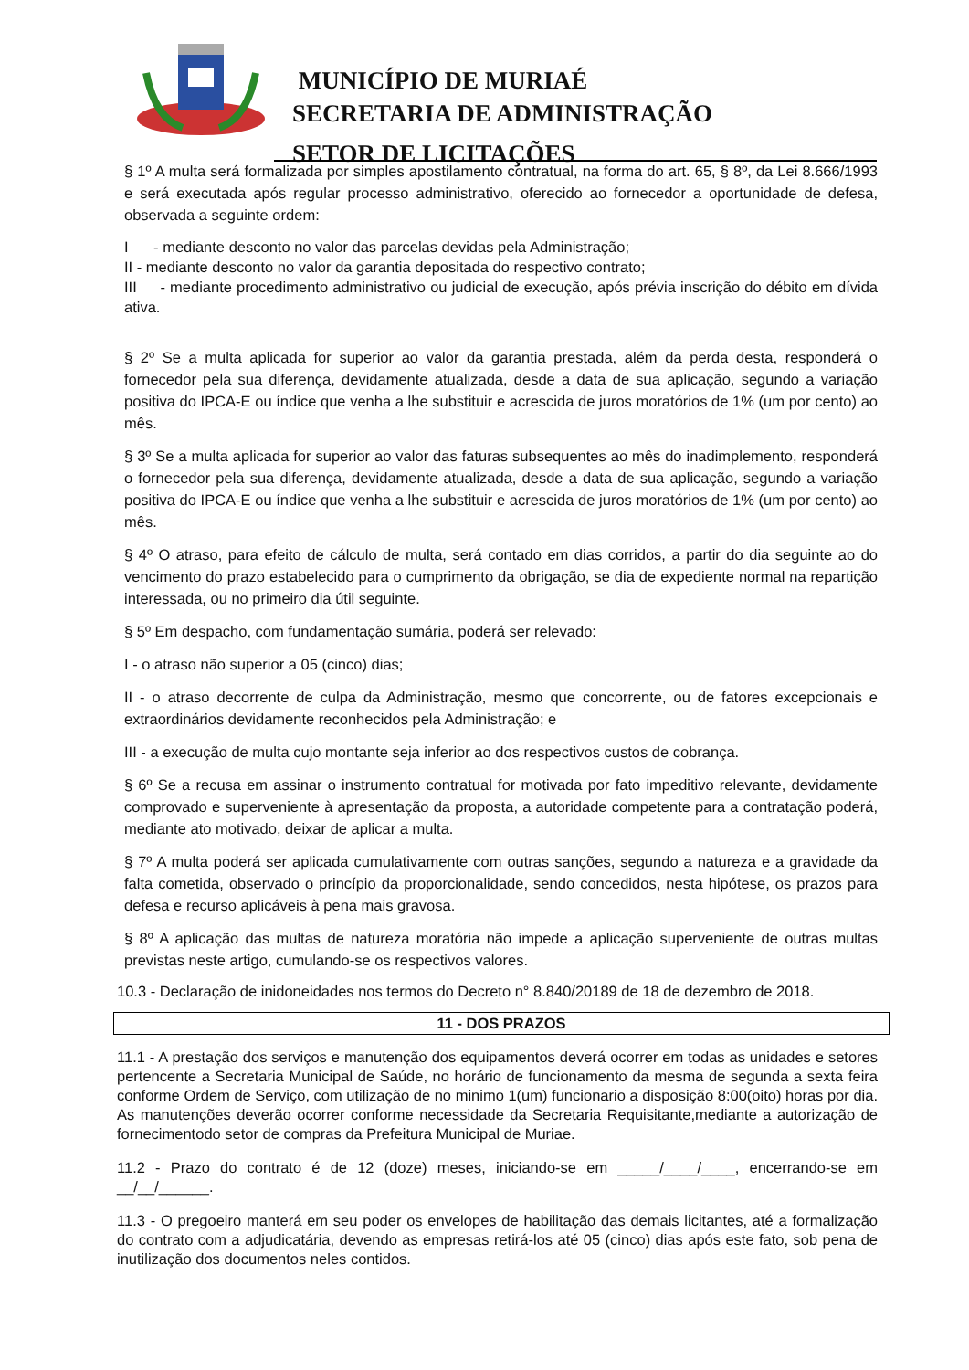MUNICÍPIO DE MURIAÉ
SECRETARIA DE ADMINISTRAÇÃO
SETOR DE LICITAÇÕES
§ 1º A multa será formalizada por simples apostilamento contratual, na forma do art. 65, § 8º, da Lei 8.666/1993 e será executada após regular processo administrativo, oferecido ao fornecedor a oportunidade de defesa, observada a seguinte ordem:
I - mediante desconto no valor das parcelas devidas pela Administração;
II - mediante desconto no valor da garantia depositada do respectivo contrato;
III - mediante procedimento administrativo ou judicial de execução, após prévia inscrição do débito em dívida ativa.
§ 2º Se a multa aplicada for superior ao valor da garantia prestada, além da perda desta, responderá o fornecedor pela sua diferença, devidamente atualizada, desde a data de sua aplicação, segundo a variação positiva do IPCA-E ou índice que venha a lhe substituir e acrescida de juros moratórios de 1% (um por cento) ao mês.
§ 3º Se a multa aplicada for superior ao valor das faturas subsequentes ao mês do inadimplemento, responderá o fornecedor pela sua diferença, devidamente atualizada, desde a data de sua aplicação, segundo a variação positiva do IPCA-E ou índice que venha a lhe substituir e acrescida de juros moratórios de 1% (um por cento) ao mês.
§ 4º O atraso, para efeito de cálculo de multa, será contado em dias corridos, a partir do dia seguinte ao do vencimento do prazo estabelecido para o cumprimento da obrigação, se dia de expediente normal na repartição interessada, ou no primeiro dia útil seguinte.
§ 5º Em despacho, com fundamentação sumária, poderá ser relevado:
I - o atraso não superior a 05 (cinco) dias;
II - o atraso decorrente de culpa da Administração, mesmo que concorrente, ou de fatores excepcionais e extraordinários devidamente reconhecidos pela Administração; e
III - a execução de multa cujo montante seja inferior ao dos respectivos custos de cobrança.
§ 6º Se a recusa em assinar o instrumento contratual for motivada por fato impeditivo relevante, devidamente comprovado e superveniente à apresentação da proposta, a autoridade competente para a contratação poderá, mediante ato motivado, deixar de aplicar a multa.
§ 7º A multa poderá ser aplicada cumulativamente com outras sanções, segundo a natureza e a gravidade da falta cometida, observado o princípio da proporcionalidade, sendo concedidos, nesta hipótese, os prazos para defesa e recurso aplicáveis à pena mais gravosa.
§ 8º A aplicação das multas de natureza moratória não impede a aplicação superveniente de outras multas previstas neste artigo, cumulando-se os respectivos valores.
10.3 - Declaração de inidoneidades nos termos do Decreto n° 8.840/20189 de 18 de dezembro de 2018.
11 - DOS PRAZOS
11.1 - A prestação dos serviços e manutenção dos equipamentos deverá ocorrer em todas as unidades e setores pertencente a Secretaria Municipal de Saúde, no horário de funcionamento da mesma de segunda a sexta feira conforme Ordem de Serviço, com utilização de no minimo 1(um) funcionario a disposição 8:00(oito) horas por dia. As manutenções deverão ocorrer conforme necessidade da Secretaria Requisitante,mediante a autorização de fornecimentodo setor de compras da Prefeitura Municipal de Muriae.
11.2 - Prazo do contrato é de 12 (doze) meses, iniciando-se em _____/____/____, encerrando-se em __/__/______.
11.3 - O pregoeiro manterá em seu poder os envelopes de habilitação das demais licitantes, até a formalização do contrato com a adjudicatária, devendo as empresas retirá-los até 05 (cinco) dias após este fato, sob pena de inutilização dos documentos neles contidos.